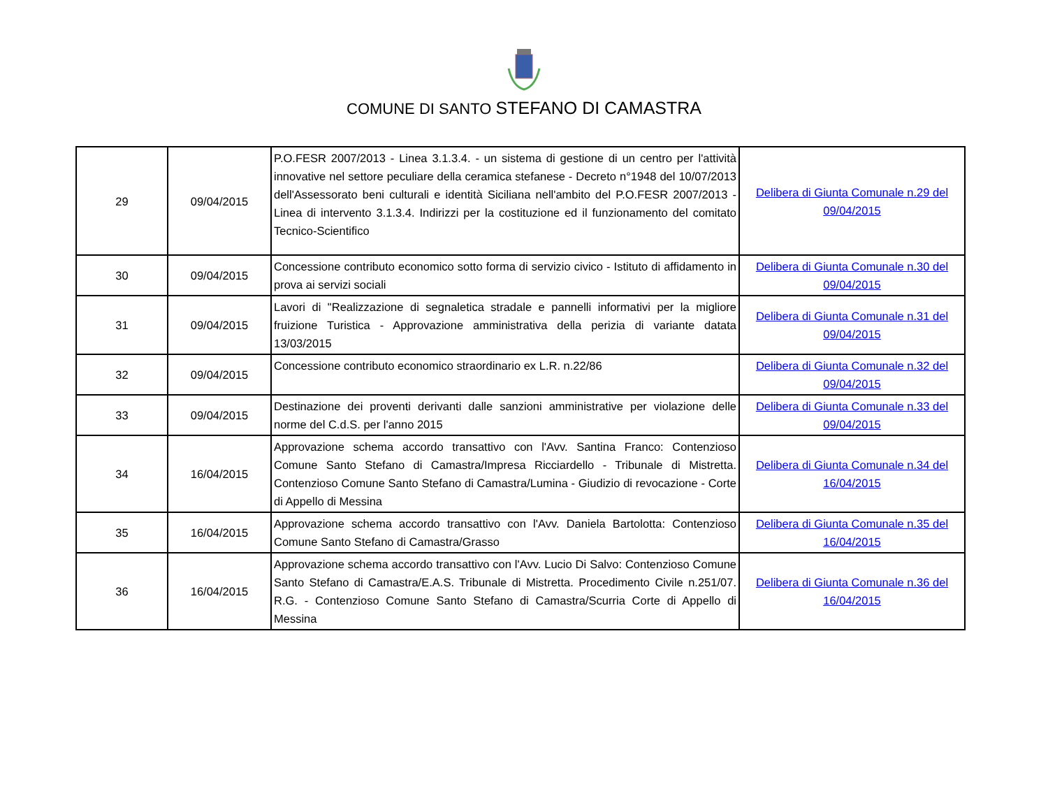COMUNE DI SANTO STEFANO DI CAMASTRA
| 29 | 09/04/2015 | P.O.FESR 2007/2013 - Linea 3.1.3.4. - un sistema di gestione di un centro per l'attività innovative nel settore peculiare della ceramica stefanese - Decreto n°1948 del 10/07/2013 dell'Assessorato beni culturali e identità Siciliana nell'ambito del P.O.FESR 2007/2013 - Linea di intervento 3.1.3.4. Indirizzi per la costituzione ed il funzionamento del comitato Tecnico-Scientifico | Delibera di Giunta Comunale n.29 del 09/04/2015 |
| 30 | 09/04/2015 | Concessione contributo economico sotto forma di servizio civico - Istituto di affidamento in prova ai servizi sociali | Delibera di Giunta Comunale n.30 del 09/04/2015 |
| 31 | 09/04/2015 | Lavori di "Realizzazione di segnaletica stradale e pannelli informativi per la migliore fruizione Turistica - Approvazione amministrativa della perizia di variante datata 13/03/2015 | Delibera di Giunta Comunale n.31 del 09/04/2015 |
| 32 | 09/04/2015 | Concessione contributo economico straordinario ex L.R. n.22/86 | Delibera di Giunta Comunale n.32 del 09/04/2015 |
| 33 | 09/04/2015 | Destinazione dei proventi derivanti dalle sanzioni amministrative per violazione delle norme del C.d.S. per l'anno 2015 | Delibera di Giunta Comunale n.33 del 09/04/2015 |
| 34 | 16/04/2015 | Approvazione schema accordo transattivo con l'Avv. Santina Franco: Contenzioso Comune Santo Stefano di Camastra/Impresa Ricciardello - Tribunale di Mistretta. Contenzioso Comune Santo Stefano di Camastra/Lumina - Giudizio di revocazione - Corte di Appello di Messina | Delibera di Giunta Comunale n.34 del 16/04/2015 |
| 35 | 16/04/2015 | Approvazione schema accordo transattivo con l'Avv. Daniela Bartolotta: Contenzioso Comune Santo Stefano di Camastra/Grasso | Delibera di Giunta Comunale n.35 del 16/04/2015 |
| 36 | 16/04/2015 | Approvazione schema accordo transattivo con l'Avv. Lucio Di Salvo: Contenzioso Comune Santo Stefano di Camastra/E.A.S. Tribunale di Mistretta. Procedimento Civile n.251/07. R.G. - Contenzioso Comune Santo Stefano di Camastra/Scurria Corte di Appello di Messina | Delibera di Giunta Comunale n.36 del 16/04/2015 |